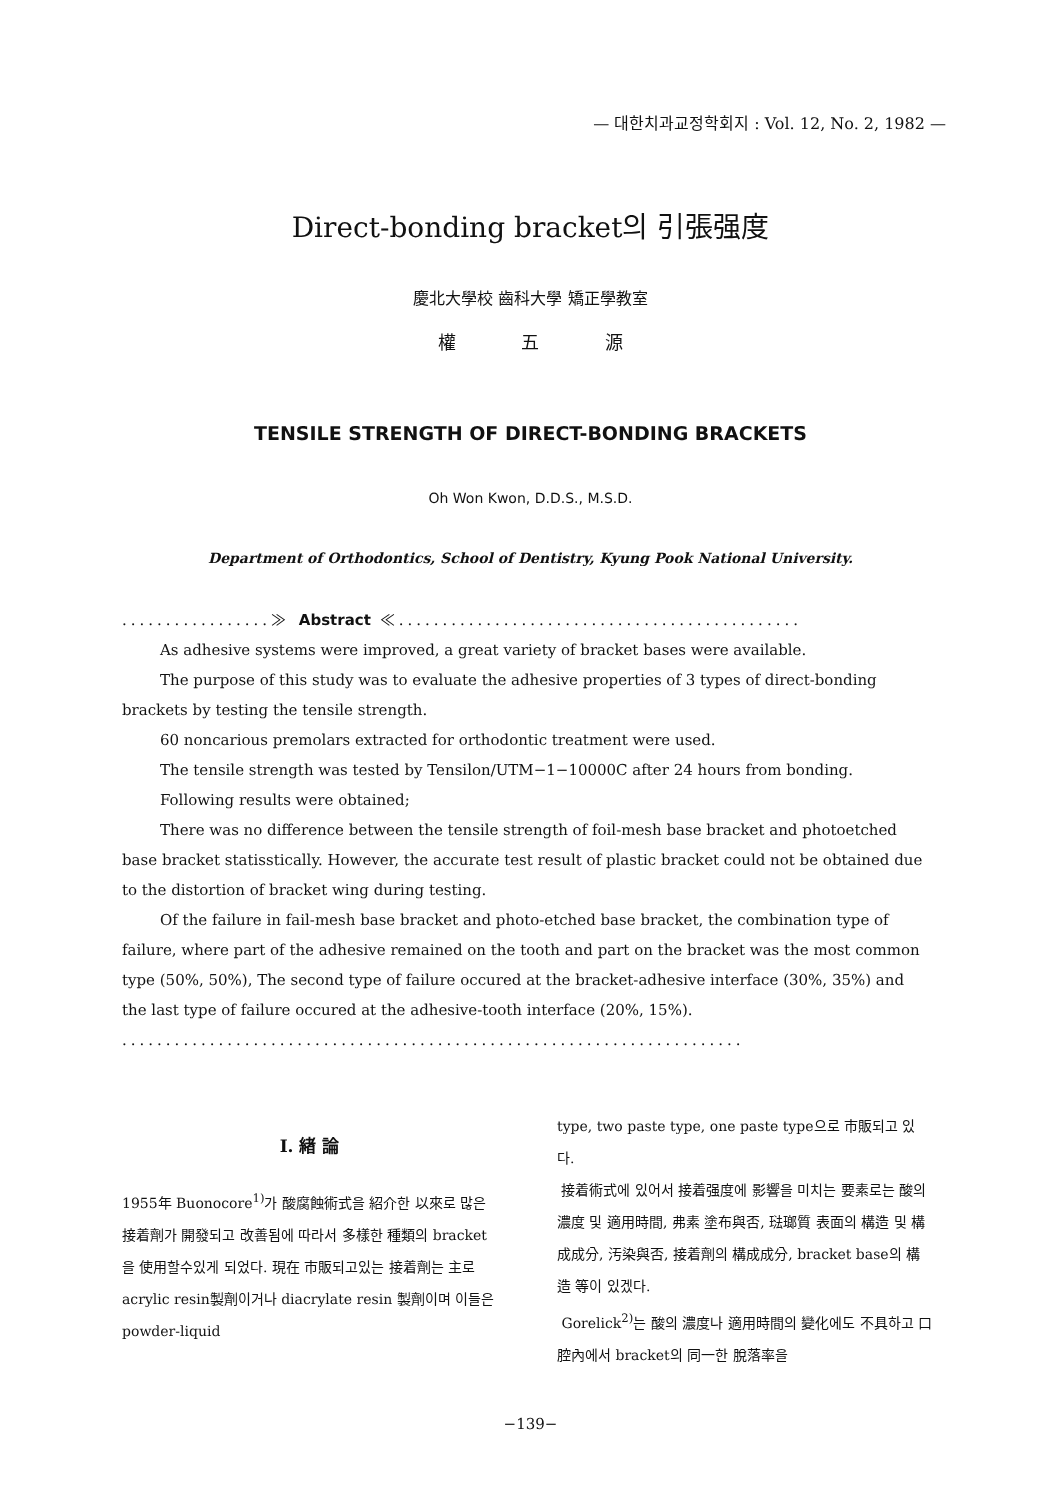— 대한치과교정학회지 : Vol. 12, No. 2, 1982 —
Direct-bonding bracket의 引張强度
慶北大學校 齒科大學 矯正學教室
權 五 源
TENSILE STRENGTH OF DIRECT-BONDING BRACKETS
Oh Won Kwon, D.D.S., M.S.D.
Department of Orthodontics, School of Dentistry, Kyung Pook National University.
.................≫ Abstract ≪..............................................
As adhesive systems were improved, a great variety of bracket bases were available.
The purpose of this study was to evaluate the adhesive properties of 3 types of direct-bonding brackets by testing the tensile strength.
60 noncarious premolars extracted for orthodontic treatment were used.
The tensile strength was tested by Tensilon/UTM−1−10000C after 24 hours from bonding.
Following results were obtained;
There was no difference between the tensile strength of foil-mesh base bracket and photoetched base bracket statisstically. However, the accurate test result of plastic bracket could not be obtained due to the distortion of bracket wing during testing.
Of the failure in fail-mesh base bracket and photo-etched base bracket, the combination type of failure, where part of the adhesive remained on the tooth and part on the bracket was the most common type (50%, 50%), The second type of failure occured at the bracket-adhesive interface (30%, 35%) and the last type of failure occured at the adhesive-tooth interface (20%, 15%).
.......................................................................
I. 緖 論
1955年 Buonocore<sup>1)</sup>가 酸腐蝕術式을 紹介한 以來로 많은 接着劑가 開發되고 改善됨에 따라서 多樣한 種類의 bracket을 使用할수있게 되었다. 現在 市販되고있는 接着劑는 主로 acrylic resin製劑이거나 diacrylate resin 製劑이며 이들은 powder-liquid
type, two paste type, one paste type으로 市販되고 있다.
接着術式에 있어서 接着强度에 影響을 미치는 要素로는 酸의 濃度 및 適用時間, 弗素 塗布與否, 琺瑯質 表面의 構造 및 構成成分, 汚染與否, 接着劑의 構成成分, bracket base의 構造 等이 있겠다.
Gorelick<sup>2)</sup>는 酸의 濃度나 適用時間의 變化에도 不具하고 口腔內에서 bracket의 同一한 脫落率을
−139−